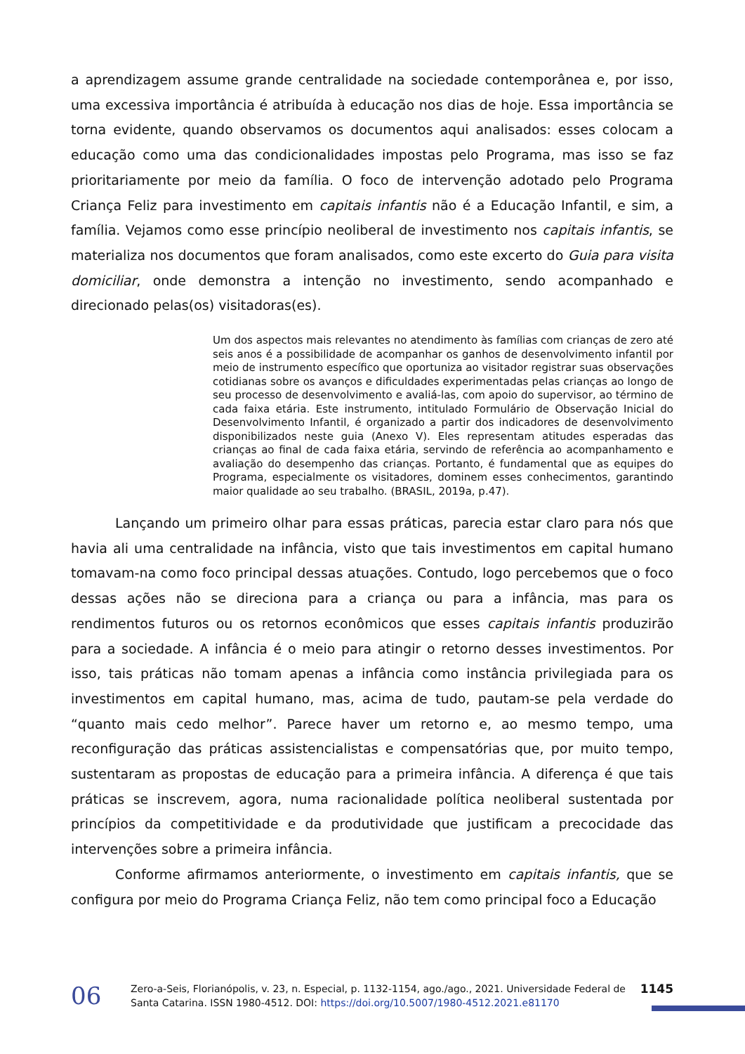a aprendizagem assume grande centralidade na sociedade contemporânea e, por isso, uma excessiva importância é atribuída à educação nos dias de hoje. Essa importância se torna evidente, quando observamos os documentos aqui analisados: esses colocam a educação como uma das condicionalidades impostas pelo Programa, mas isso se faz prioritariamente por meio da família. O foco de intervenção adotado pelo Programa Criança Feliz para investimento em capitais infantis não é a Educação Infantil, e sim, a família. Vejamos como esse princípio neoliberal de investimento nos capitais infantis, se materializa nos documentos que foram analisados, como este excerto do Guia para visita domiciliar, onde demonstra a intenção no investimento, sendo acompanhado e direcionado pelas(os) visitadoras(es).
Um dos aspectos mais relevantes no atendimento às famílias com crianças de zero até seis anos é a possibilidade de acompanhar os ganhos de desenvolvimento infantil por meio de instrumento específico que oportuniza ao visitador registrar suas observações cotidianas sobre os avanços e dificuldades experimentadas pelas crianças ao longo de seu processo de desenvolvimento e avaliá-las, com apoio do supervisor, ao término de cada faixa etária. Este instrumento, intitulado Formulário de Observação Inicial do Desenvolvimento Infantil, é organizado a partir dos indicadores de desenvolvimento disponibilizados neste guia (Anexo V). Eles representam atitudes esperadas das crianças ao final de cada faixa etária, servindo de referência ao acompanhamento e avaliação do desempenho das crianças. Portanto, é fundamental que as equipes do Programa, especialmente os visitadores, dominem esses conhecimentos, garantindo maior qualidade ao seu trabalho. (BRASIL, 2019a, p.47).
Lançando um primeiro olhar para essas práticas, parecia estar claro para nós que havia ali uma centralidade na infância, visto que tais investimentos em capital humano tomavam-na como foco principal dessas atuações. Contudo, logo percebemos que o foco dessas ações não se direciona para a criança ou para a infância, mas para os rendimentos futuros ou os retornos econômicos que esses capitais infantis produzirão para a sociedade. A infância é o meio para atingir o retorno desses investimentos. Por isso, tais práticas não tomam apenas a infância como instância privilegiada para os investimentos em capital humano, mas, acima de tudo, pautam-se pela verdade do “quanto mais cedo melhor”. Parece haver um retorno e, ao mesmo tempo, uma reconfiguração das práticas assistencialistas e compensatórias que, por muito tempo, sustentaram as propostas de educação para a primeira infância. A diferença é que tais práticas se inscrevem, agora, numa racionalidade política neoliberal sustentada por princípios da competitividade e da produtividade que justificam a precocidade das intervenções sobre a primeira infância.
Conforme afirmamos anteriormente, o investimento em capitais infantis, que se configura por meio do Programa Criança Feliz, não tem como principal foco a Educação
06
Zero-a-Seis, Florianópolis, v. 23, n. Especial, p. 1132-1154, ago./ago., 2021. Universidade Federal de Santa Catarina. ISSN 1980-4512. DOI: https://doi.org/10.5007/1980-4512.2021.e81170
1145